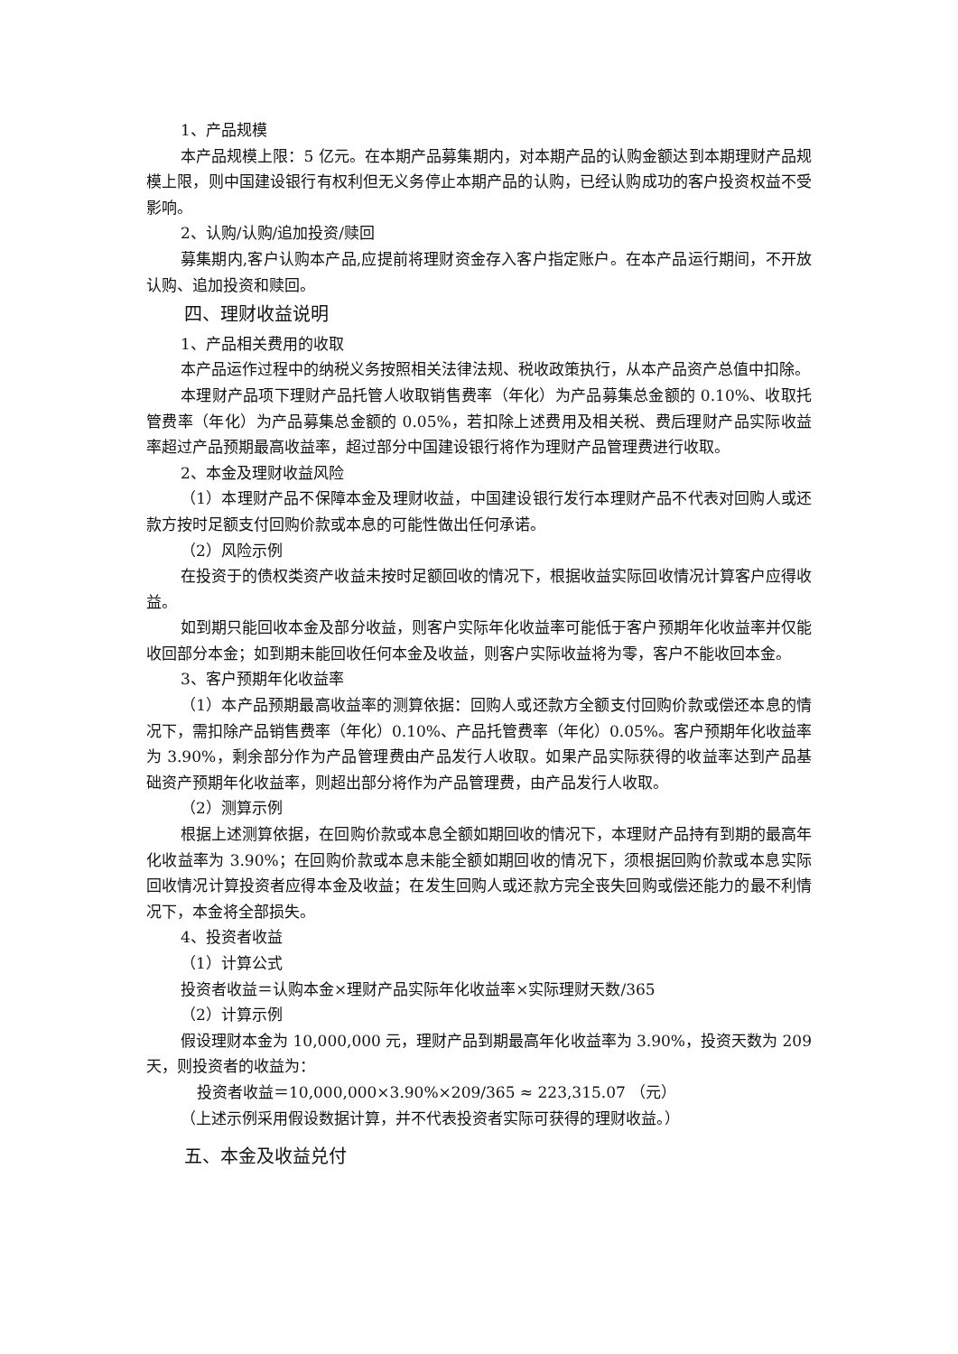1、产品规模
本产品规模上限：5 亿元。在本期产品募集期内，对本期产品的认购金额达到本期理财产品规模上限，则中国建设银行有权利但无义务停止本期产品的认购，已经认购成功的客户投资权益不受影响。
2、认购/认购/追加投资/赎回
募集期内,客户认购本产品,应提前将理财资金存入客户指定账户。在本产品运行期间，不开放认购、追加投资和赎回。
四、理财收益说明
1、产品相关费用的收取
本产品运作过程中的纳税义务按照相关法律法规、税收政策执行，从本产品资产总值中扣除。
本理财产品项下理财产品托管人收取销售费率（年化）为产品募集总金额的 0.10%、收取托管费率（年化）为产品募集总金额的 0.05%，若扣除上述费用及相关税、费后理财产品实际收益率超过产品预期最高收益率，超过部分中国建设银行将作为理财产品管理费进行收取。
2、本金及理财收益风险
（1）本理财产品不保障本金及理财收益，中国建设银行发行本理财产品不代表对回购人或还款方按时足额支付回购价款或本息的可能性做出任何承诺。
（2）风险示例
在投资于的债权类资产收益未按时足额回收的情况下，根据收益实际回收情况计算客户应得收益。
如到期只能回收本金及部分收益，则客户实际年化收益率可能低于客户预期年化收益率并仅能收回部分本金；如到期未能回收任何本金及收益，则客户实际收益将为零，客户不能收回本金。
3、客户预期年化收益率
（1）本产品预期最高收益率的测算依据：回购人或还款方全额支付回购价款或偿还本息的情况下，需扣除产品销售费率（年化）0.10%、产品托管费率（年化）0.05%。客户预期年化收益率为 3.90%，剩余部分作为产品管理费由产品发行人收取。如果产品实际获得的收益率达到产品基础资产预期年化收益率，则超出部分将作为产品管理费，由产品发行人收取。
（2）测算示例
根据上述测算依据，在回购价款或本息全额如期回收的情况下，本理财产品持有到期的最高年化收益率为 3.90%；在回购价款或本息未能全额如期回收的情况下，须根据回购价款或本息实际回收情况计算投资者应得本金及收益；在发生回购人或还款方完全丧失回购或偿还能力的最不利情况下，本金将全部损失。
4、投资者收益
（1）计算公式
投资者收益＝认购本金×理财产品实际年化收益率×实际理财天数/365
（2）计算示例
假设理财本金为 10,000,000 元，理财产品到期最高年化收益率为 3.90%，投资天数为 209 天，则投资者的收益为：
投资者收益＝10,000,000×3.90%×209/365 ≈ 223,315.07 （元）
（上述示例采用假设数据计算，并不代表投资者实际可获得的理财收益。）
五、本金及收益兑付